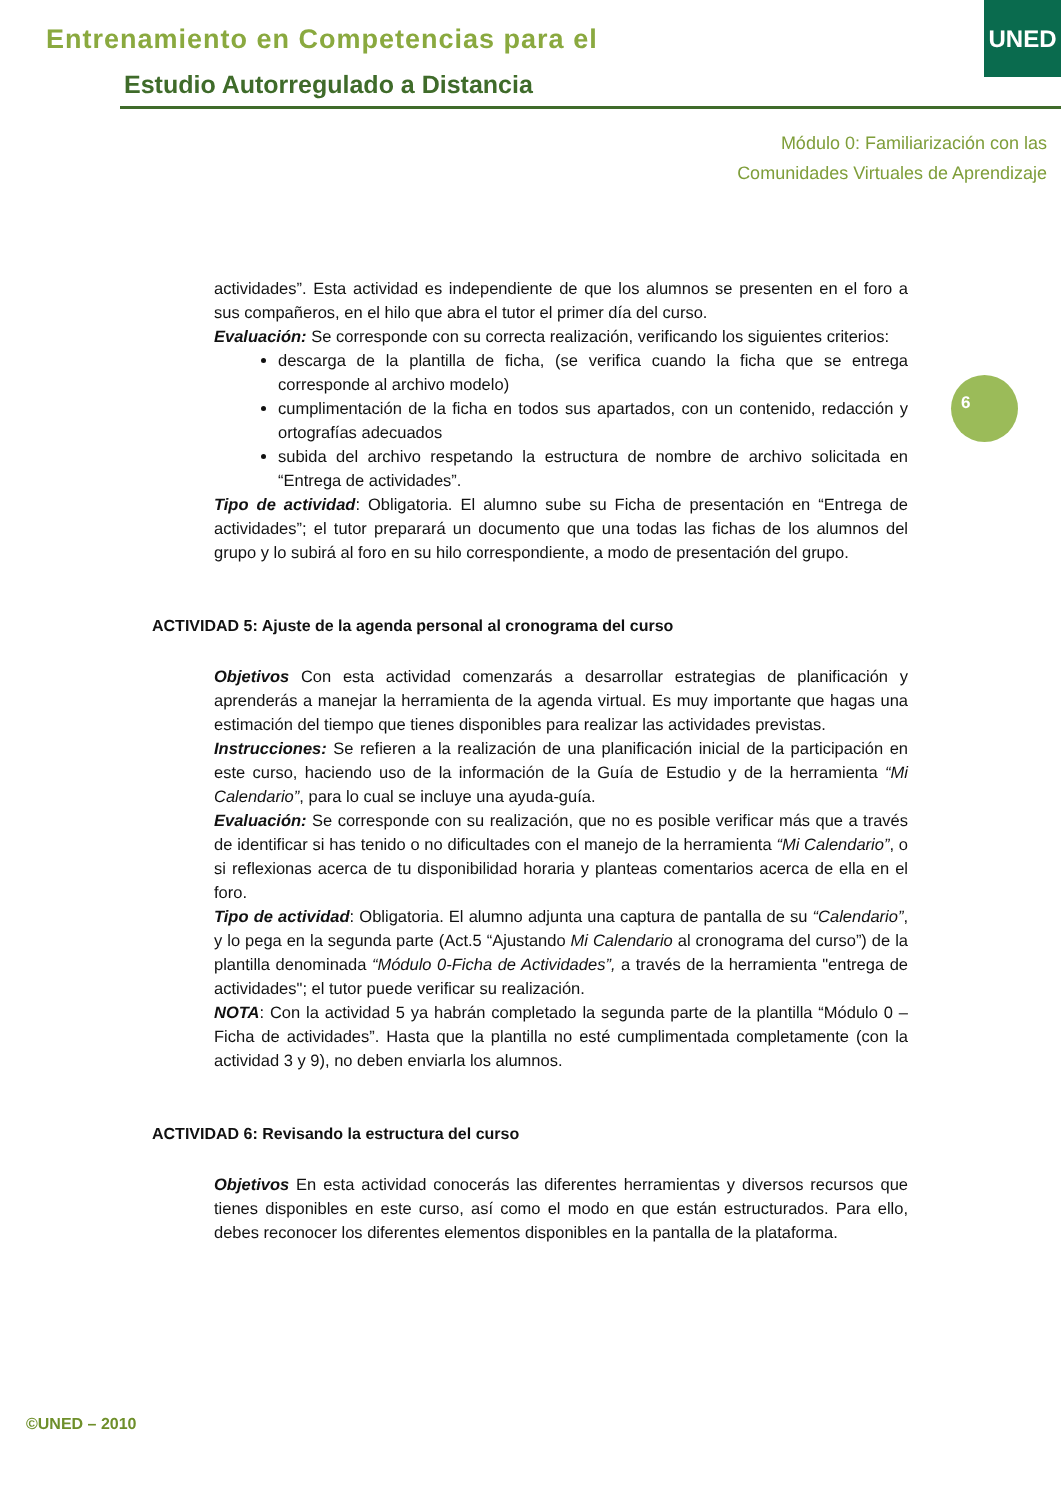Entrenamiento en Competencias para el
Estudio Autorregulado a Distancia
UNED
Módulo 0: Familiarización con las
Comunidades Virtuales de Aprendizaje
6
actividades”. Esta actividad es independiente de que los alumnos se presenten en el foro a sus compañeros, en el hilo que abra el tutor el primer día del curso.
Evaluación: Se corresponde con su correcta realización, verificando los siguientes criterios:
descarga de la plantilla de ficha, (se verifica cuando la ficha que se entrega corresponde al archivo modelo)
cumplimentación de la ficha en todos sus apartados, con un contenido, redacción y ortografías adecuados
subida del archivo respetando la estructura de nombre de archivo solicitada en “Entrega de actividades”.
Tipo de actividad: Obligatoria. El alumno sube su Ficha de presentación en “Entrega de actividades”; el tutor preparará un documento que una todas las fichas de los alumnos del grupo y lo subirá al foro en su hilo correspondiente, a modo de presentación del grupo.
ACTIVIDAD 5: Ajuste de la agenda personal al cronograma del curso
Objetivos Con esta actividad comenzarás a desarrollar estrategias de planificación y aprenderás a manejar la herramienta de la agenda virtual. Es muy importante que hagas una estimación del tiempo que tienes disponibles para realizar las actividades previstas.
Instrucciones: Se refieren a la realización de una planificación inicial de la participación en este curso, haciendo uso de la información de la Guía de Estudio y de la herramienta “Mi Calendario”, para lo cual se incluye una ayuda-guía.
Evaluación: Se corresponde con su realización, que no es posible verificar más que a través de identificar si has tenido o no dificultades con el manejo de la herramienta “Mi Calendario”, o si reflexionas acerca de tu disponibilidad horaria y planteas comentarios acerca de ella en el foro.
Tipo de actividad: Obligatoria. El alumno adjunta una captura de pantalla de su “Calendario”, y lo pega en la segunda parte (Act.5 “Ajustando Mi Calendario al cronograma del curso”) de la plantilla denominada “Módulo 0-Ficha de Actividades”, a través de la herramienta "entrega de actividades"; el tutor puede verificar su realización.
NOTA: Con la actividad 5 ya habrán completado la segunda parte de la plantilla “Módulo 0 – Ficha de actividades”. Hasta que la plantilla no esté cumplimentada completamente (con la actividad 3 y 9), no deben enviarla los alumnos.
ACTIVIDAD 6: Revisando la estructura del curso
Objetivos En esta actividad conocerás las diferentes herramientas y diversos recursos que tienes disponibles en este curso, así como el modo en que están estructurados. Para ello, debes reconocer los diferentes elementos disponibles en la pantalla de la plataforma.
©UNED – 2010